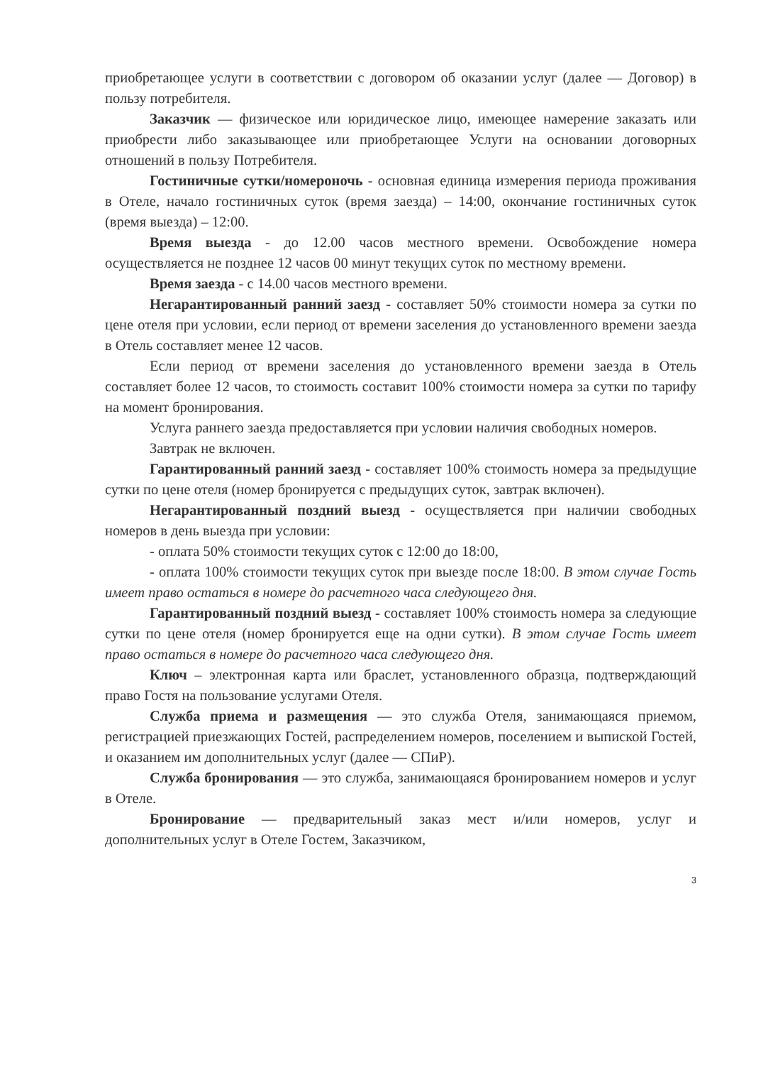приобретающее услуги в соответствии с договором об оказании услуг (далее — Договор) в пользу потребителя.
Заказчик — физическое или юридическое лицо, имеющее намерение заказать или приобрести либо заказывающее или приобретающее Услуги на основании договорных отношений в пользу Потребителя.
Гостиничные сутки/номероночь - основная единица измерения периода проживания в Отеле, начало гостиничных суток (время заезда) – 14:00, окончание гостиничных суток (время выезда) – 12:00.
Время выезда - до 12.00 часов местного времени. Освобождение номера осуществляется не позднее 12 часов 00 минут текущих суток по местному времени.
Время заезда - с 14.00 часов местного времени.
Негарантированный ранний заезд - составляет 50% стоимости номера за сутки по цене отеля при условии, если период от времени заселения до установленного времени заезда в Отель составляет менее 12 часов.
Если период от времени заселения до установленного времени заезда в Отель составляет более 12 часов, то стоимость составит 100% стоимости номера за сутки по тарифу на момент бронирования.
Услуга раннего заезда предоставляется при условии наличия свободных номеров.
Завтрак не включен.
Гарантированный ранний заезд - составляет 100% стоимость номера за предыдущие сутки по цене отеля (номер бронируется с предыдущих суток, завтрак включен).
Негарантированный поздний выезд - осуществляется при наличии свободных номеров в день выезда при условии:
- оплата 50% стоимости текущих суток с 12:00 до 18:00,
- оплата 100% стоимости текущих суток при выезде после 18:00. В этом случае Гость имеет право остаться в номере до расчетного часа следующего дня.
Гарантированный поздний выезд - составляет 100% стоимость номера за следующие сутки по цене отеля (номер бронируется еще на одни сутки). В этом случае Гость имеет право остаться в номере до расчетного часа следующего дня.
Ключ – электронная карта или браслет, установленного образца, подтверждающий право Гостя на пользование услугами Отеля.
Служба приема и размещения — это служба Отеля, занимающаяся приемом, регистрацией приезжающих Гостей, распределением номеров, поселением и выпиской Гостей, и оказанием им дополнительных услуг (далее — СПиР).
Служба бронирования — это служба, занимающаяся бронированием номеров и услуг в Отеле.
Бронирование — предварительный заказ мест и/или номеров, услуг и дополнительных услуг в Отеле Гостем, Заказчиком,
3